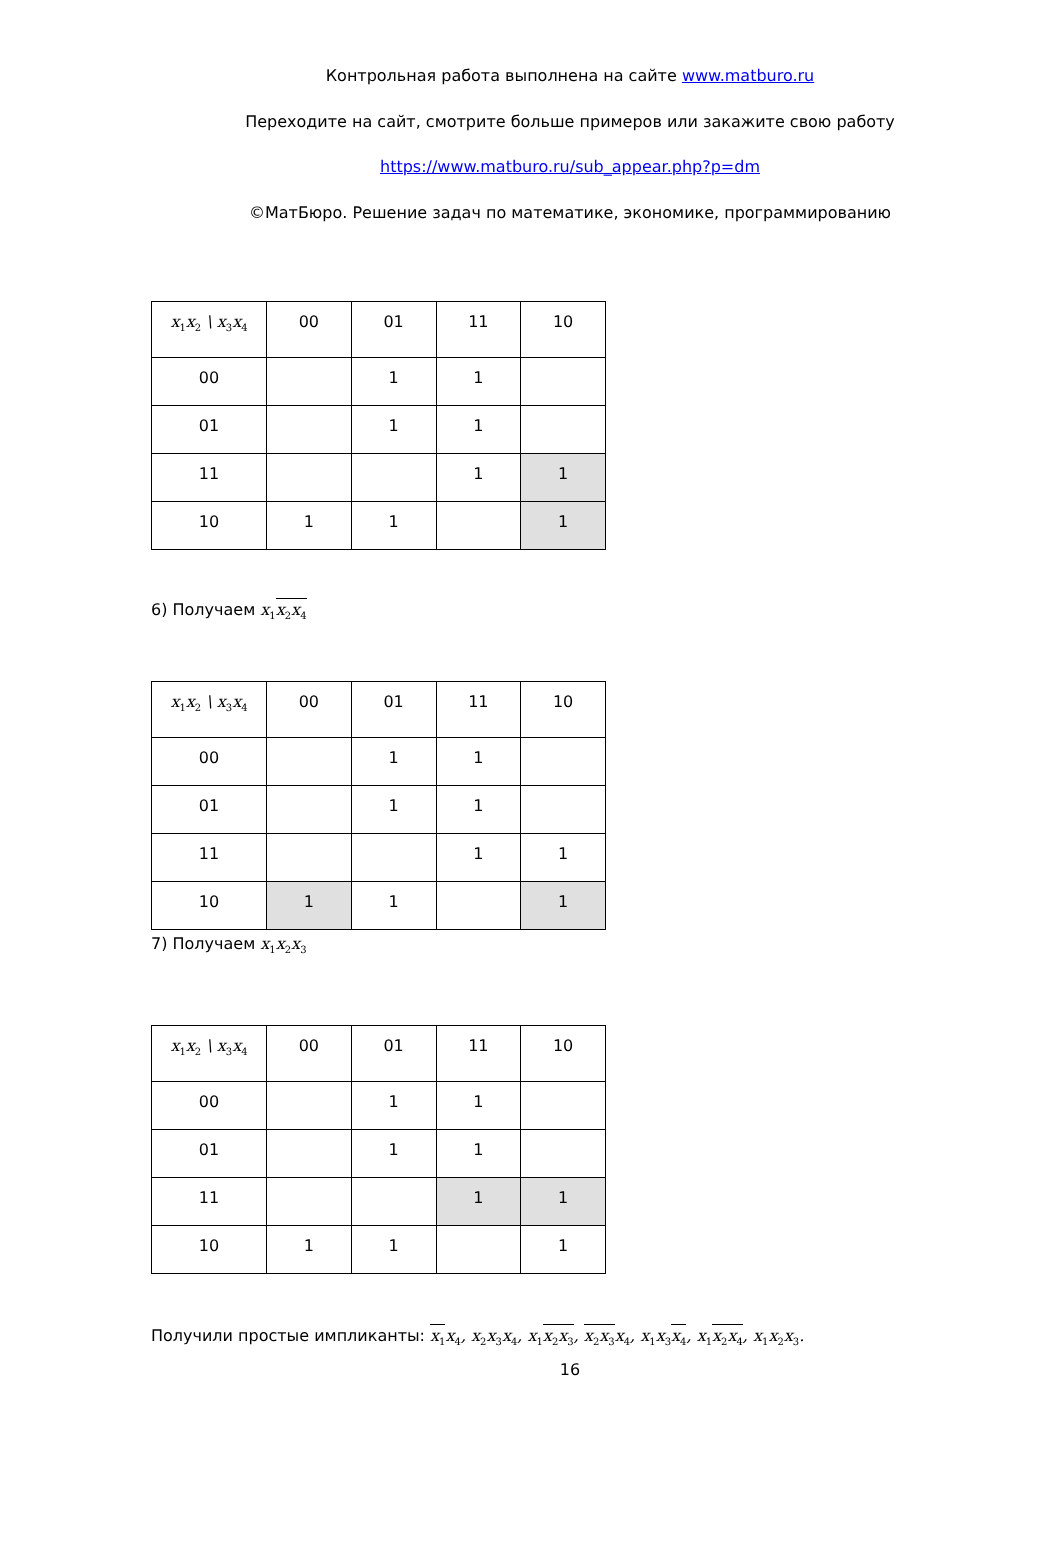Контрольная работа выполнена на сайте www.matburo.ru
Переходите на сайт, смотрите больше примеров или закажите свою работу
https://www.matburo.ru/sub_appear.php?p=dm
©МатБюро. Решение задач по математике, экономике, программированию
| x<sub>1</sub>x<sub>2</sub> \ x<sub>3</sub>x<sub>4</sub> | 00 | 01 | 11 | 10 |
| 00 | | 1 | 1 | |
| 01 | | 1 | 1 | |
| 11 | | | 1 | 1 |
| 10 | 1 | 1 | | 1 |
6) Получаем x<sub>1</sub>x<sub>2</sub>x<sub>4</sub>
| x<sub>1</sub>x<sub>2</sub> \ x<sub>3</sub>x<sub>4</sub> | 00 | 01 | 11 | 10 |
| 00 | | 1 | 1 | |
| 01 | | 1 | 1 | |
| 11 | | | 1 | 1 |
| 10 | 1 | 1 | | 1 |
7) Получаем x<sub>1</sub>x<sub>2</sub>x<sub>3</sub>
| x<sub>1</sub>x<sub>2</sub> \ x<sub>3</sub>x<sub>4</sub> | 00 | 01 | 11 | 10 |
| 00 | | 1 | 1 | |
| 01 | | 1 | 1 | |
| 11 | | | 1 | 1 |
| 10 | 1 | 1 | | 1 |
Получили простые импликанты: x<sub>1</sub>x<sub>4</sub>, x<sub>2</sub>x<sub>3</sub>x<sub>4</sub>, x<sub>1</sub>x<sub>2</sub>x<sub>3</sub>, x<sub>2</sub>x<sub>3</sub>x<sub>4</sub>, x<sub>1</sub>x<sub>3</sub>x<sub>4</sub>, x<sub>1</sub>x<sub>2</sub>x<sub>4</sub>, x<sub>1</sub>x<sub>2</sub>x<sub>3</sub>.
16